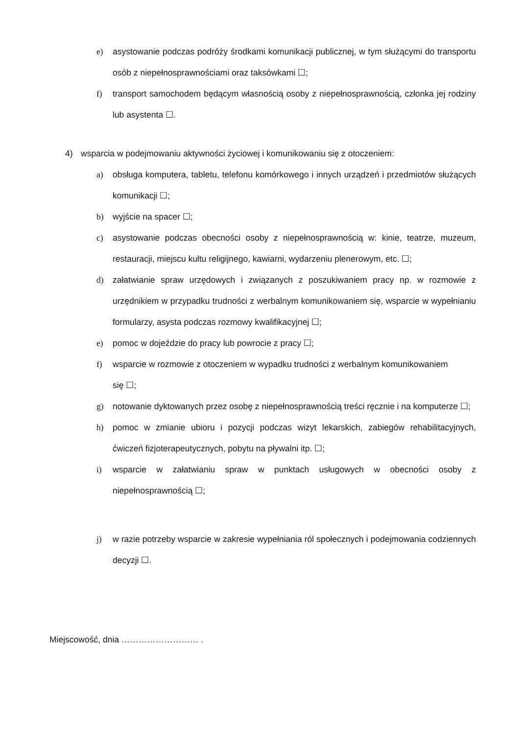e) asystowanie podczas podróży środkami komunikacji publicznej, w tym służącymi do transportu osób z niepełnosprawnościami oraz taksówkami ☐;
f) transport samochodem będącym własnością osoby z niepełnosprawnością, członka jej rodziny lub asystenta ☐.
4) wsparcia w podejmowaniu aktywności życiowej i komunikowaniu się z otoczeniem:
a) obsługa komputera, tabletu, telefonu komórkowego i innych urządzeń i przedmiotów służących komunikacji ☐;
b) wyjście na spacer ☐;
c) asystowanie podczas obecności osoby z niepełnosprawnością w: kinie, teatrze, muzeum, restauracji, miejscu kultu religijnego, kawiarni, wydarzeniu plenerowym, etc. ☐;
d) załatwianie spraw urzędowych i związanych z poszukiwaniem pracy np. w rozmowie z urzędnikiem w przypadku trudności z werbalnym komunikowaniem się, wsparcie w wypełnianiu formularzy, asysta podczas rozmowy kwalifikacyjnej ☐;
e) pomoc w dojeździe do pracy lub powrocie z pracy ☐;
f) wsparcie w rozmowie z otoczeniem w wypadku trudności z werbalnym komunikowaniem
się ☐;
g) notowanie dyktowanych przez osobę z niepełnosprawnością treści ręcznie i na komputerze ☐;
h) pomoc w zmianie ubioru i pozycji podczas wizyt lekarskich, zabiegów rehabilitacyjnych, ćwiczeń fizjoterapeutycznych, pobytu na pływalni itp. ☐;
i) wsparcie w załatwianiu spraw w punktach usługowych w obecności osoby z niepełnosprawnością ☐;
j) w razie potrzeby wsparcie w zakresie wypełniania ról społecznych i podejmowania codziennych decyzji ☐.
Miejscowość, dnia ……………………… .